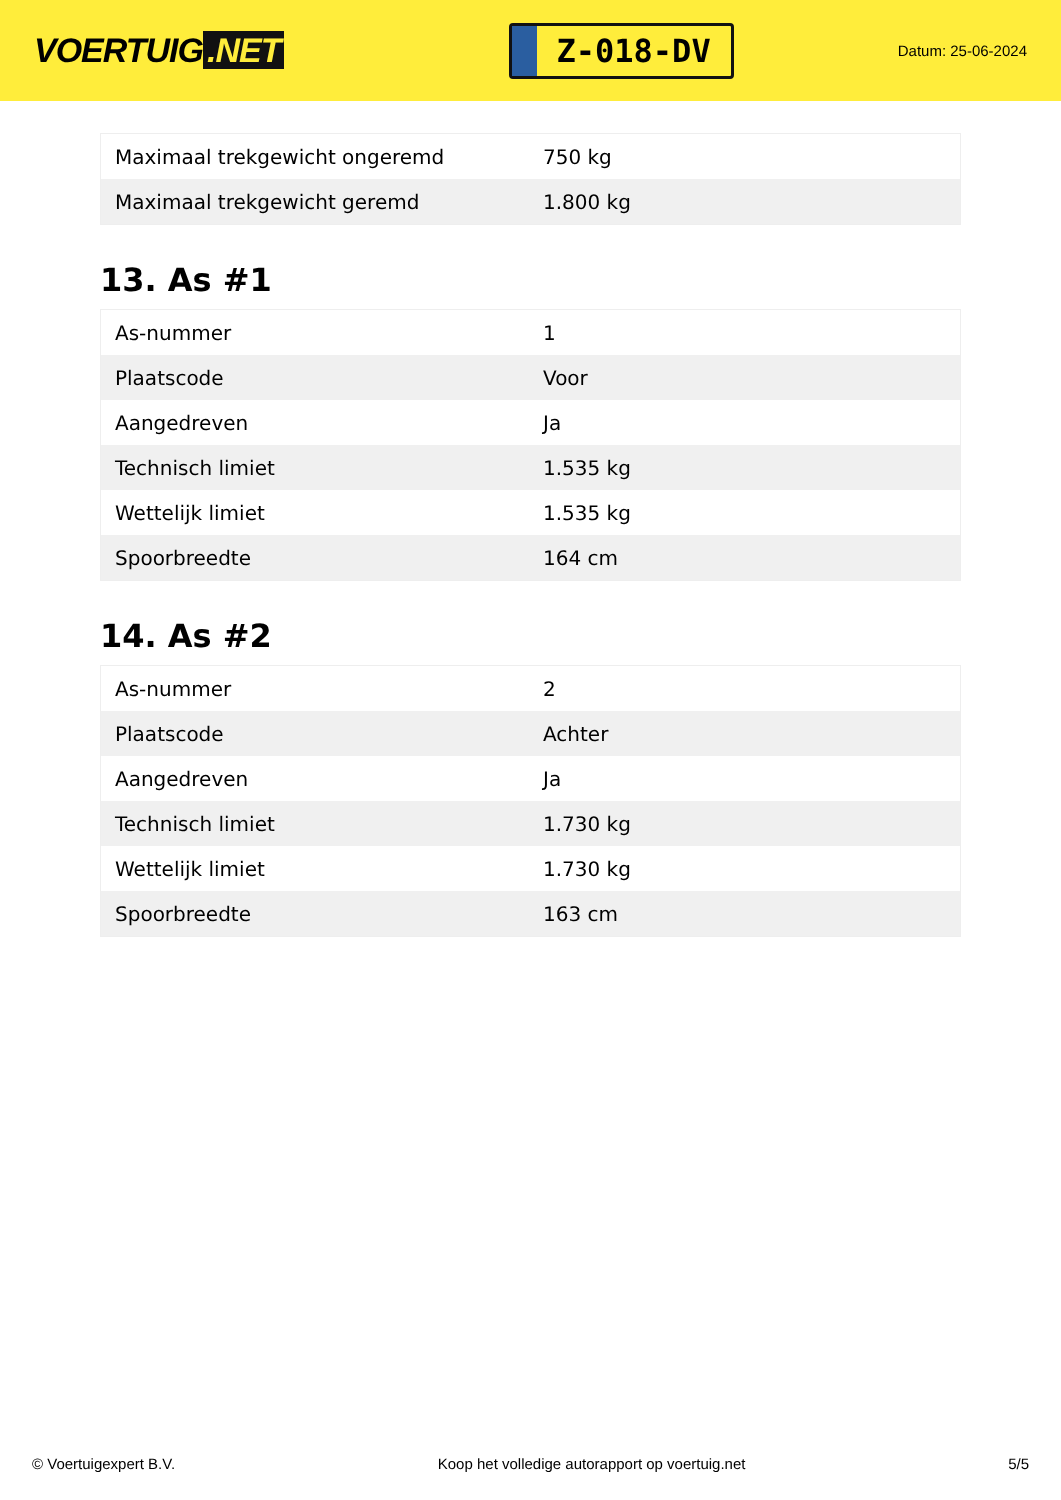VOERTUIG.NET
Z-018-DV
Datum: 25-06-2024
| Maximaal trekgewicht ongeremd | 750 kg |
| Maximaal trekgewicht geremd | 1.800 kg |
13. As #1
| As-nummer | 1 |
| Plaatscode | Voor |
| Aangedreven | Ja |
| Technisch limiet | 1.535 kg |
| Wettelijk limiet | 1.535 kg |
| Spoorbreedte | 164 cm |
14. As #2
| As-nummer | 2 |
| Plaatscode | Achter |
| Aangedreven | Ja |
| Technisch limiet | 1.730 kg |
| Wettelijk limiet | 1.730 kg |
| Spoorbreedte | 163 cm |
© Voertuigexpert B.V. Koop het volledige autorapport op voertuig.net 5/5